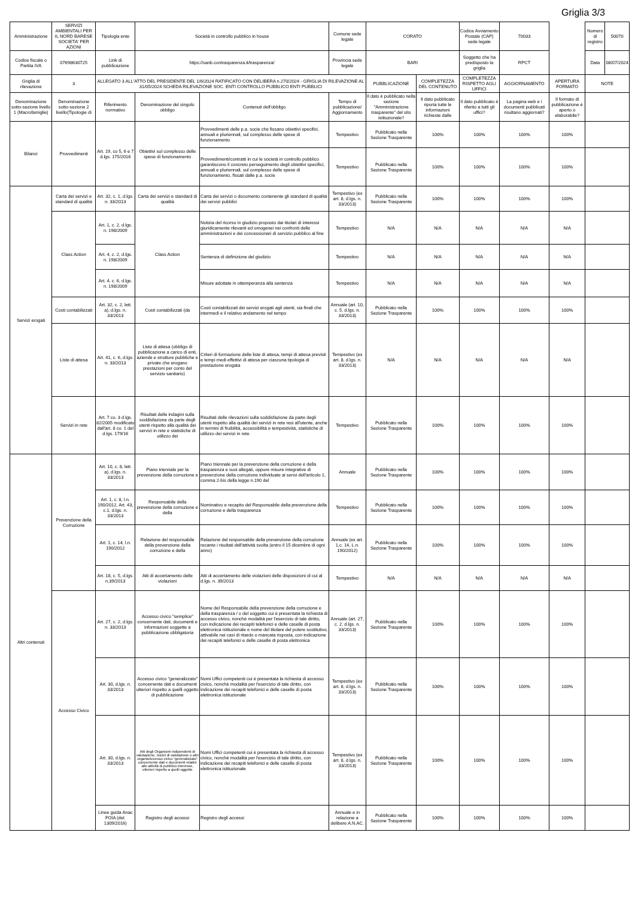Griglia 3/3
| Amministrazione | SERVIZI AMBIENTALI PER IL NORD BARESE SOCIETA' PER AZIONI | Tipologia ente | Società in controllo pubblico in house | | Comune sede legale | CORATO | | Codice Avviamento Postale (CAP) sede legale | 70033 | | Numero di registro | 50070 |
| Codice fiscale o Partita IVA | 07698630725 | Link di pubblicazione | https://sanb.contrasparenza.it/trasparenza/ | | Provincia sede legale | BARI | | Soggetto che ha predisposto la griglia | RPCT | | Data | 08/07/2024 |
| Griglia di rilevazione | 3 | ALLEGATO 3 ALL'ATTO DEL PRESIDENTE DEL 1/6/2024 RATIFICATO CON DELIBERA n.270/2024 - GRIGLIA DI RILEVAZIONE AL 31/05/2024 SCHEDA RILEVAZIONE SOC. ENTI CONTROLLO PUBBLICO ENTI PUBBLICI | | | | PUBBLICAZIONE | COMPLETEZZA DEL CONTENUTO | COMPLETEZZA RISPETTO AGLI UFFICI | AGGIORNAMENTO | APERTURA FORMATO | NOTE | |
| Denominazione sotto-sezione livello 1 (Macrofamiglie) | Denominazione sotto-sezione 2 livello(Tipologie di | Riferimento normativo | Denominazione del singolo obbligo | Contenuti dell'obbligo | Tempo di pubblicazione/ Aggiornamento | Il dato è pubblicato nella sezione "Amministrazione trasparente" del sito istituzionale? | Il dato pubblicato riporta tutte le informazioni richieste dalle | Il dato pubblicato è riferito a tutti gli uffici? | La pagina web e i documenti pubblicati risultano aggiornati? | Il formato di pubblicazione è aperto o elaborabile? | | |
| Bilanci | Provvedimenti | Art. 19, co 5, 6 e 7 d.lgs. 175/2016 | Obiettivi sul complesso delle spese di funzionamento | Provvedimenti delle p.a. socie che fissano obiettivi specifici, annuali e pluriennali, sul complesso delle spese di funzionamento | Tempestivo | Pubblicato nella Sezione Trasparente | 100% | 100% | 100% | 100% | | |
| | | | | Provvedimenti/contratti in cui le società in controllo pubblico garantiscono il concreto perseguimento degli obiettivi specifici, annuali e pluriennali, sul complesso delle spese di funzionamento, fissati dalle p.a. socie | Tempestivo | Pubblicato nella Sezione Trasparente | 100% | 100% | 100% | 100% | | |
| Servizi erogati | Carta dei servizi e standard di qualità | Art. 32, c. 1, d.lgs. n. 33/2013 | Carta dei servizi e standard di qualità | Carta dei servizi o documento contenente gli standard di qualità dei servizi pubblici | Tempestivo (ex art. 8, d.lgs. n. 33/2013) | Pubblicato nella Sezione Trasparente | 100% | 100% | 100% | 100% | | |
| | Class Action | Art. 1, c. 2, d.lgs. n. 198/2009 | Class Action | Notizia del ricorso in giudizio proposto dai titolari di interessi giuridicamente rilevanti ed omogenei nei confronti delle amministrazioni e dei concessionari di servizio pubblico al fine | Tempestivo | N/A | N/A | N/A | N/A | N/A | | |
| | | Art. 4, c. 2, d.lgs. n. 198/2009 | | Sentenza di definizione del giudizio | Tempestivo | N/A | N/A | N/A | N/A | N/A | | |
| | | Art. 4, c. 6, d.lgs. n. 198/2009 | | Misure adottate in ottemperanza alla sentenza | Tempestivo | N/A | N/A | N/A | N/A | N/A | | |
| | Costi contabilizzati | Art. 32, c. 2, lett. a), d.lgs. n. 33/2013 | Costi contabilizzati (da | Costi contabilizzati dei servizi erogati agli utenti, sia finali che intermedi e il relativo andamento nel tempo | Annuale (art. 10, c. 5, d.lgs. n. 33/2013) | Pubblicato nella Sezione Trasparente | 100% | 100% | 100% | 100% | | |
| | Liste di attesa | Art. 41, c. 6, d.lgs. n. 33/2013 | Liste di attesa (obbligo di pubblicazione a carico di enti, aziende e strutture pubbliche e private che erogano prestazioni per conto del servizio sanitario) | Criteri di formazione delle liste di attesa, tempi di attesa previsti e tempi medi effettivi di attesa per ciascuna tipologia di prestazione erogata | Tempestivo (ex art. 8, d.lgs. n. 33/2013) | N/A | N/A | N/A | N/A | N/A | | |
| | Servizi in rete | Art. 7 co. 3 d.lgs. 82/2005 modificato dall'art. 8 co. 1 del d.lgs. 179/16 | Risultati delle indagini sulla soddisfazione da parte degli utenti rispetto alla qualità dei servizi in rete e statistiche di utilizzo dei | Risultati delle rilevazioni sulla soddisfazione da parte degli utenti rispetto alla qualità dei servizi in rete resi all'utente, anche in termini di fruibilità, accessibilità e tempestività, statistiche di utilizzo dei servizi in rete. | Tempestivo | Pubblicato nella Sezione Trasparente | 100% | 100% | 100% | 100% | | |
| Altri contenuti | Prevenzione della Corruzione | Art. 10, c. 8, lett. a), d.lgs. n. 33/2013 | Piano triennale per la prevenzione della corruzione e | Piano triennale per la prevenzione della corruzione e della trasparenza e suoi allegati, oppure misure integrative di prevenzione della corruzione individuate ai sensi dell'articolo 1, comma 2-bis della legge n.190 del | Annuale | Pubblicato nella Sezione Trasparente | 100% | 100% | 100% | 100% | | |
| | | Art. 1, c. 8, l.n. 190/2012, Art. 43, c.1, d.lgs. n. 33/2013 | Responsabile della prevenzione della corruzione e della | Nominativo e recapito del Responsabile della prevenzione della corruzione e della trasparenza | Tempestivo | Pubblicato nella Sezione Trasparente | 100% | 100% | 100% | 100% | | |
| | | Art. 1, c. 14, l.n. 190/2012 | Relazione del responsabile della prevenzione della corruzione e della | Relazione del responsabile della prevenzione della corruzione recante i risultati dell'attività svolta (entro il 15 dicembre di ogni anno) | Annuale (ex art. 1,c. 14, L.n. 190/2012) | Pubblicato nella Sezione Trasparente | 100% | 100% | 100% | 100% | | |
| | | Art. 18, c. 5, d.lgs. n.39/2013 | Atti di accertamento delle violazioni | Atti di accertamento delle violazioni delle disposizioni di cui al d.lgs. n. 39/2013 | Tempestivo | N/A | N/A | N/A | N/A | N/A | | |
| | Accesso Civico | Art. 27, c. 2, d.lgs. n. 33/2013 | Accesso civico "semplice" concernente dati, documenti e informazioni soggette a pubblicazione obbligatoria | Nome del Responsabile della prevenzione della corruzione e della trasparenza / o del soggetto cui è presentata la richiesta di accesso civico, nonchè modalità per l'esercizio di tale diritto, con indicazione dei recapiti telefonici e delle caselle di posta elettronica istituzionale e nome del titolare del potere sostitutivo, attivabile nei casi di ritardo o mancata risposta, con indicazione dei recapiti telefonici e delle caselle di posta elettronica | Annuale (art. 27, c. 2, d.lgs. n. 33/2013) | Pubblicato nella Sezione Trasparente | 100% | 100% | 100% | 100% | | |
| | | Art. 30, d.lgs. n. 33/2013 | Accesso civico "generalizzato" concernente dati e documenti ulteriori rispetto a quelli oggetto di pubblicazione | Nomi Uffici competenti cui è presentata la richiesta di accesso civico, nonchè modalità per l'esercizio di tale diritto, con indicazione dei recapiti telefonici e delle caselle di posta elettronica istituzionale | Tempestivo (ex art. 8, d.lgs. n. 33/2013) | Pubblicato nella Sezione Trasparente | 100% | 100% | 100% | 100% | | |
| | | Art. 30, d.lgs. n. 33/2013 | Atti degli Organismi indipendenti di valutazione, nuclei di valutazione o altri organisAccesso civico "generalizzato" concernente dati e documenti relativi alle attività di pubblico interesse, ulteriori rispetto a quelli oggetto | Nomi Uffici competenti cui è presentata la richiesta di accesso civico, nonchè modalità per l'esercizio di tale diritto, con indicazione dei recapiti telefonici e delle caselle di posta elettronica istituzionale | Tempestivo (ex art. 8, d.lgs. n. 33/2013) | Pubblicato nella Sezione Trasparente | 100% | 100% | 100% | 100% | | |
| | | Linee guida Anac FOIA (del. 1309/2016) | Registro degli accessi | Registro degli accessi | Annuale e in relazione a delibere A.N.AC. | Pubblicato nella Sezione Trasparente | 100% | 100% | 100% | 100% | | |